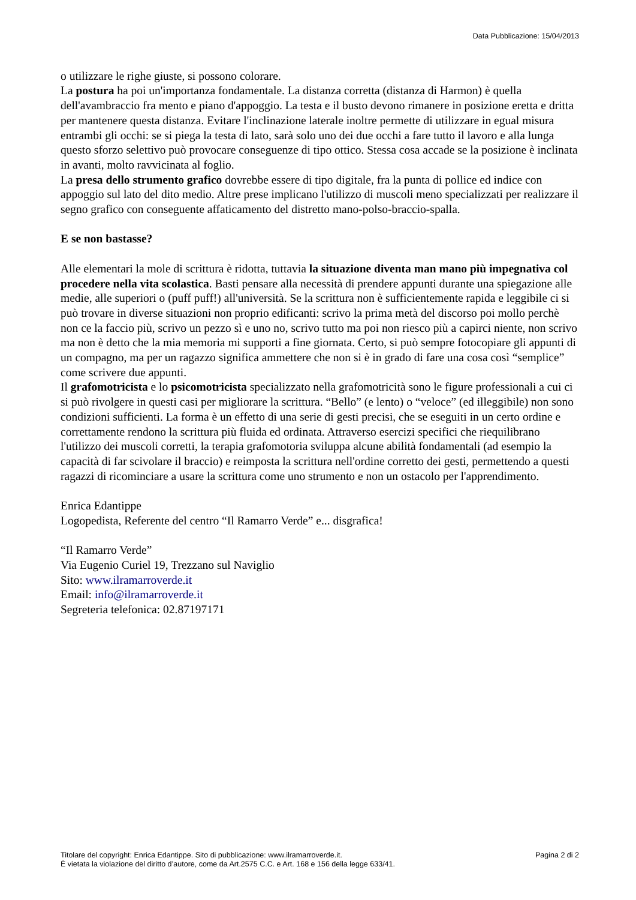Data Pubblicazione: 15/04/2013
o utilizzare le righe giuste, si possono colorare.
La postura ha poi un'importanza fondamentale. La distanza corretta (distanza di Harmon) è quella dell'avambraccio fra mento e piano d'appoggio. La testa e il busto devono rimanere in posizione eretta e dritta per mantenere questa distanza. Evitare l'inclinazione laterale inoltre permette di utilizzare in egual misura entrambi gli occhi: se si piega la testa di lato, sarà solo uno dei due occhi a fare tutto il lavoro e alla lunga questo sforzo selettivo può provocare conseguenze di tipo ottico. Stessa cosa accade se la posizione è inclinata in avanti, molto ravvicinata al foglio.
La presa dello strumento grafico dovrebbe essere di tipo digitale, fra la punta di pollice ed indice con appoggio sul lato del dito medio. Altre prese implicano l'utilizzo di muscoli meno specializzati per realizzare il segno grafico con conseguente affaticamento del distretto mano-polso-braccio-spalla.
E se non bastasse?
Alle elementari la mole di scrittura è ridotta, tuttavia la situazione diventa man mano più impegnativa col procedere nella vita scolastica. Basti pensare alla necessità di prendere appunti durante una spiegazione alle medie, alle superiori o (puff puff!) all'università. Se la scrittura non è sufficientemente rapida e leggibile ci si può trovare in diverse situazioni non proprio edificanti: scrivo la prima metà del discorso poi mollo perchè non ce la faccio più, scrivo un pezzo sì e uno no, scrivo tutto ma poi non riesco più a capirci niente, non scrivo ma non è detto che la mia memoria mi supporti a fine giornata. Certo, si può sempre fotocopiare gli appunti di un compagno, ma per un ragazzo significa ammettere che non si è in grado di fare una cosa così “semplice” come scrivere due appunti.
Il grafomotricista e lo psicomotricista specializzato nella grafomotricità sono le figure professionali a cui ci si può rivolgere in questi casi per migliorare la scrittura. “Bello” (e lento) o “veloce” (ed illeggibile) non sono condizioni sufficienti. La forma è un effetto di una serie di gesti precisi, che se eseguiti in un certo ordine e correttamente rendono la scrittura più fluida ed ordinata. Attraverso esercizi specifici che riequilibrano l'utilizzo dei muscoli corretti, la terapia grafomotoria sviluppa alcune abilità fondamentali (ad esempio la capacità di far scivolare il braccio) e reimposta la scrittura nell'ordine corretto dei gesti, permettendo a questi ragazzi di ricominciare a usare la scrittura come uno strumento e non un ostacolo per l'apprendimento.
Enrica Edantippe
Logopedista, Referente del centro “Il Ramarro Verde” e... disgrafica!
“Il Ramarro Verde”
Via Eugenio Curiel 19, Trezzano sul Naviglio
Sito: www.ilramarroverde.it
Email: info@ilramarroverde.it
Segreteria telefonica: 02.87197171
Titolare del copyright: Enrica Edantippe. Sito di pubblicazione: www.ilramarroverde.it.
È vietata la violazione del diritto d’autore, come da Art.2575 C.C. e Art. 168 e 156 della legge 633/41.
Pagina 2 di 2